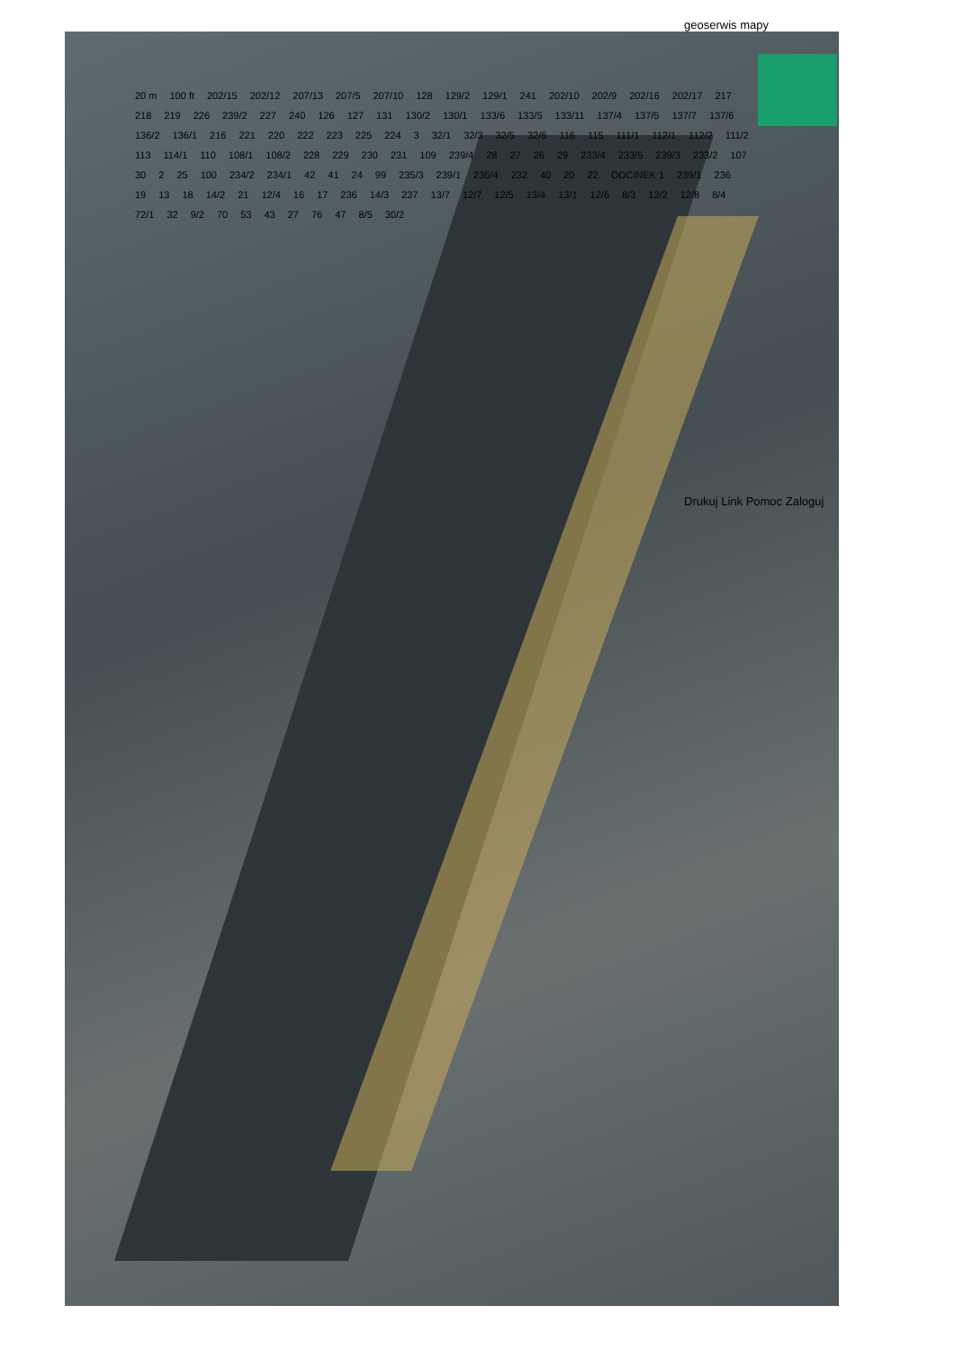geoserwis mapy
20 m 100 ft 202/15 202/12 207/13 207/5 207/10 128 129/2 129/1 241 202/10 202/9 202/16 202/17 217 218 219 226 239/2 227 240 126 127 131 130/2 130/1 133/6 133/5 133/11 137/4 137/5 137/7 137/6 136/2 136/1 216 221 220 222 223 225 224 3 32/1 32/3 32/5 32/6 116 115 111/1 112/1 112/2 111/2 113 114/1 110 108/1 108/2 228 229 230 231 109 239/4 28 27 26 29 233/4 233/5 239/3 233/2 107 30 2 25 100 234/2 234/1 42 41 24 99 235/3 239/1 235/4 232 40 20 22 ODCINEK 1 239/1 236 19 13 18 14/2 21 12/4 16 17 236 14/3 237 13/7 12/7 12/5 13/4 13/1 12/6 8/3 12/2 12/8 8/4 72/1 32 9/2 70 53 43 27 76 47 8/5 30/2
Drukuj Link Pomoc Zaloguj